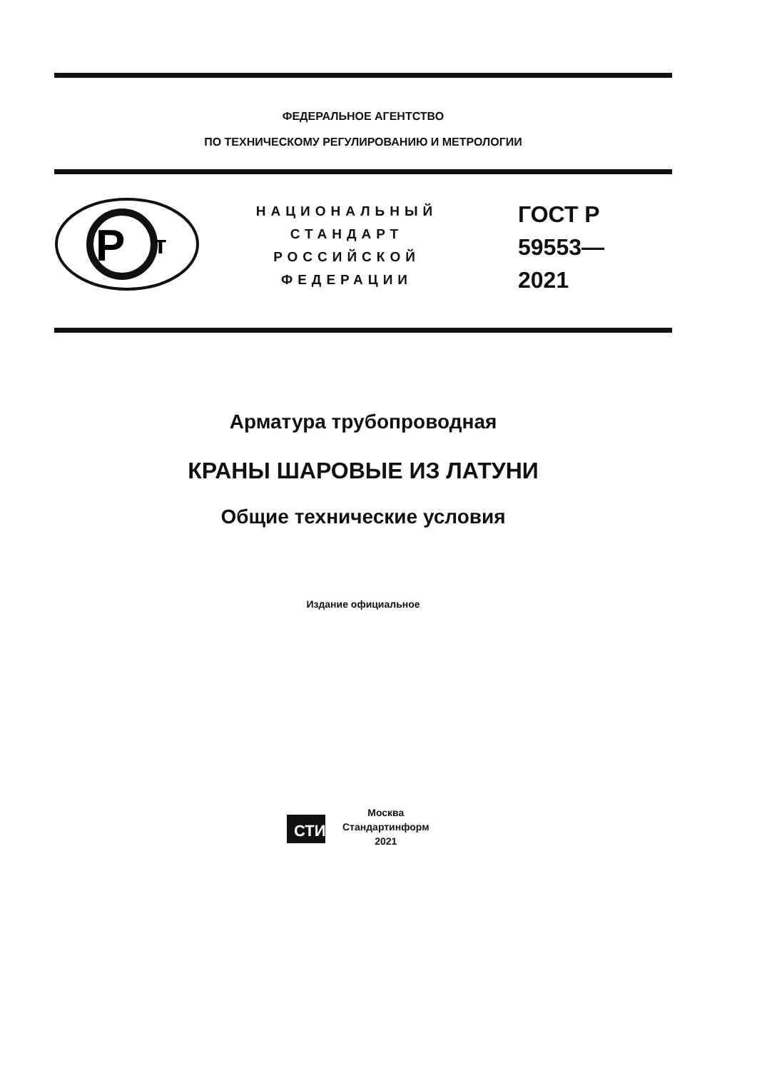ФЕДЕРАЛЬНОЕ АГЕНТСТВО
ПО ТЕХНИЧЕСКОМУ РЕГУЛИРОВАНИЮ И МЕТРОЛОГИИ
Р
т
НАЦИОНАЛЬНЫЙ
СТАНДАРТ
РОССИЙСКОЙ
ФЕДЕРАЦИИ
ГОСТ Р
59553—
2021
Арматура трубопроводная
КРАНЫ ШАРОВЫЕ ИЗ ЛАТУНИ
Общие технические условия
Издание официальное
СТИ
Москва
Стандартинформ
2021